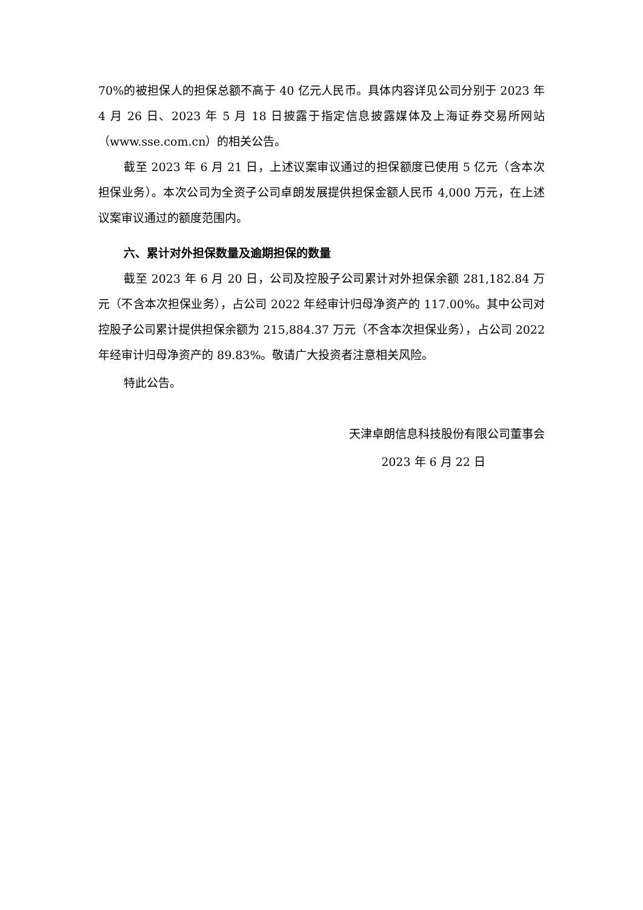70%的被担保人的担保总额不高于 40 亿元人民币。具体内容详见公司分别于 2023 年 4 月 26 日、2023 年 5 月 18 日披露于指定信息披露媒体及上海证券交易所网站（www.sse.com.cn）的相关公告。
截至 2023 年 6 月 21 日，上述议案审议通过的担保额度已使用 5 亿元（含本次担保业务）。本次公司为全资子公司卓朗发展提供担保金额人民币 4,000 万元，在上述议案审议通过的额度范围内。
六、累计对外担保数量及逾期担保的数量
截至 2023 年 6 月 20 日，公司及控股子公司累计对外担保余额 281,182.84 万元（不含本次担保业务），占公司 2022 年经审计归母净资产的 117.00%。其中公司对控股子公司累计提供担保余额为 215,884.37 万元（不含本次担保业务），占公司 2022 年经审计归母净资产的 89.83%。敬请广大投资者注意相关风险。
特此公告。
天津卓朗信息科技股份有限公司董事会
2023 年 6 月 22 日